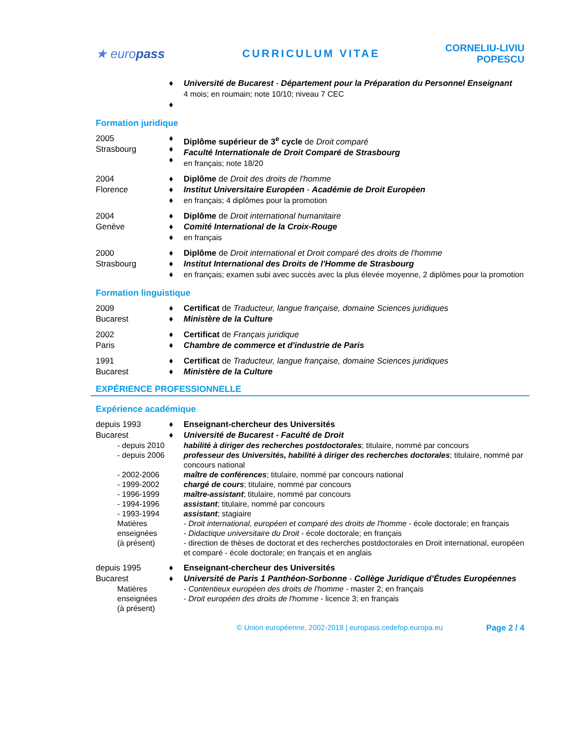★ europass
CURRICULUM VITAE CORNELIU-LIVIU POPESCU
♦
♦
Université de Bucarest - Département pour la Préparation du Personnel Enseignant
4 mois; en roumain; note 10/10; niveau 7 CEC
Formation juridique
2005
Strasbourg
♦
♦
♦
Diplôme supérieur de 3<sup>e</sup> cycle de Droit comparé
Faculté Internationale de Droit Comparé de Strasbourg
en français; note 18/20
2004
Florence
♦
♦
♦
Diplôme de Droit des droits de l'homme
Institut Universitaire Européen - Académie de Droit Européen
en français; 4 diplômes pour la promotion
2004
Genève
♦
♦
♦
Diplôme de Droit international humanitaire
Comité International de la Croix-Rouge
en français
2000
Strasbourg
♦
♦
♦
Diplôme de Droit international et Droit comparé des droits de l'homme
Institut International des Droits de l'Homme de Strasbourg
en français; examen subi avec succès avec la plus élevée moyenne, 2 diplômes pour la promotion
Formation linguistique
2009
Bucarest
♦
♦
Certificat de Traducteur, langue française, domaine Sciences juridiques
Ministère de la Culture
2002
Paris
♦
♦
Certificat de Français juridique
Chambre de commerce et d'industrie de Paris
1991
Bucarest
♦
♦
Certificat de Traducteur, langue française, domaine Sciences juridiques
Ministère de la Culture
EXPÉRIENCE PROFESSIONNELLE
Expérience académique
depuis 1993
Bucarest
♦
♦
Enseignant-chercheur des Universités
Université de Bucarest - Faculté de Droit
- depuis 2010
- depuis 2006
- 2002-2006
- 1999-2002
- 1996-1999
- 1994-1996
- 1993-1994
Matières
enseignées
(à présent)
habilité à diriger des recherches postdoctorales; titulaire, nommé par concours
professeur des Universités, habilité à diriger des recherches doctorales; titulaire, nommé par concours national
maître de conférences; titulaire, nommé par concours national
chargé de cours; titulaire, nommé par concours
maître-assistant; titulaire, nommé par concours
assistant; titulaire, nommé par concours
assistant; stagiaire
- Droit international, européen et comparé des droits de l'homme - école doctorale; en français
- Didactique universitaire du Droit - école doctorale; en français
- direction de thèses de doctorat et des recherches postdoctorales en Droit international, européen et comparé - école doctorale; en français et en anglais
depuis 1995
Bucarest
♦
♦
Enseignant-chercheur des Universités
Université de Paris 1 Panthéon-Sorbonne - Collège Juridique d’Études Européennes
Matières
enseignées
(à présent)
- Contentieux européen des droits de l'homme - master 2; en français
- Droit européen des droits de l'homme - licence 3; en français
© Union européenne, 2002-2018 | europass.cedefop.europa.eu
Page 2 / 4